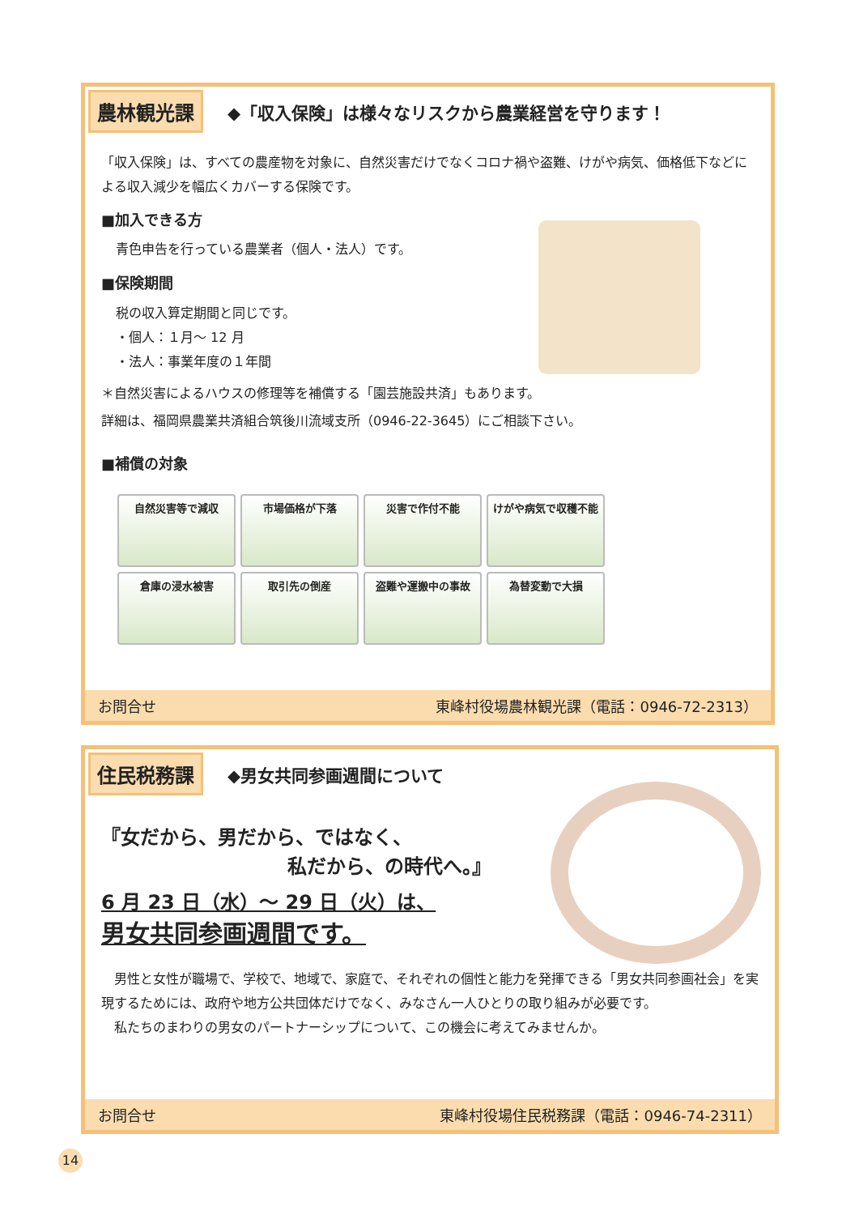農林観光課 ◆「収入保険」は様々なリスクから農業経営を守ります！
「収入保険」は、すべての農産物を対象に、自然災害だけでなくコロナ禍や盗難、けがや病気、価格低下などによる収入減少を幅広くカバーする保険です。
■加入できる方
青色申告を行っている農業者（個人・法人）です。
■保険期間
税の収入算定期間と同じです。
・個人：１月～ 12 月
・法人：事業年度の１年間
＊自然災害によるハウスの修理等を補償する「園芸施設共済」もあります。
詳細は、福岡県農業共済組合筑後川流域支所（0946-22-3645）にご相談下さい。
■補償の対象
自然災害等で減収
市場価格が下落
災害で作付不能
けがや病気で収穫不能
倉庫の浸水被害
取引先の倒産
盗難や運搬中の事故
為替変動で大損
お問合せ 東峰村役場農林観光課（電話：0946-72-2313）
住民税務課 ◆男女共同参画週間について
『女だから、男だから、ではなく、
私だから、の時代へ。』
6 月 23 日（水）～ 29 日（火）は、
男女共同参画週間です。
　男性と女性が職場で、学校で、地域で、家庭で、それぞれの個性と能力を発揮できる「男女共同参画社会」を実現するためには、政府や地方公共団体だけでなく、みなさん一人ひとりの取り組みが必要です。
　私たちのまわりの男女のパートナーシップについて、この機会に考えてみませんか。
お問合せ 東峰村役場住民税務課（電話：0946-74-2311）
14